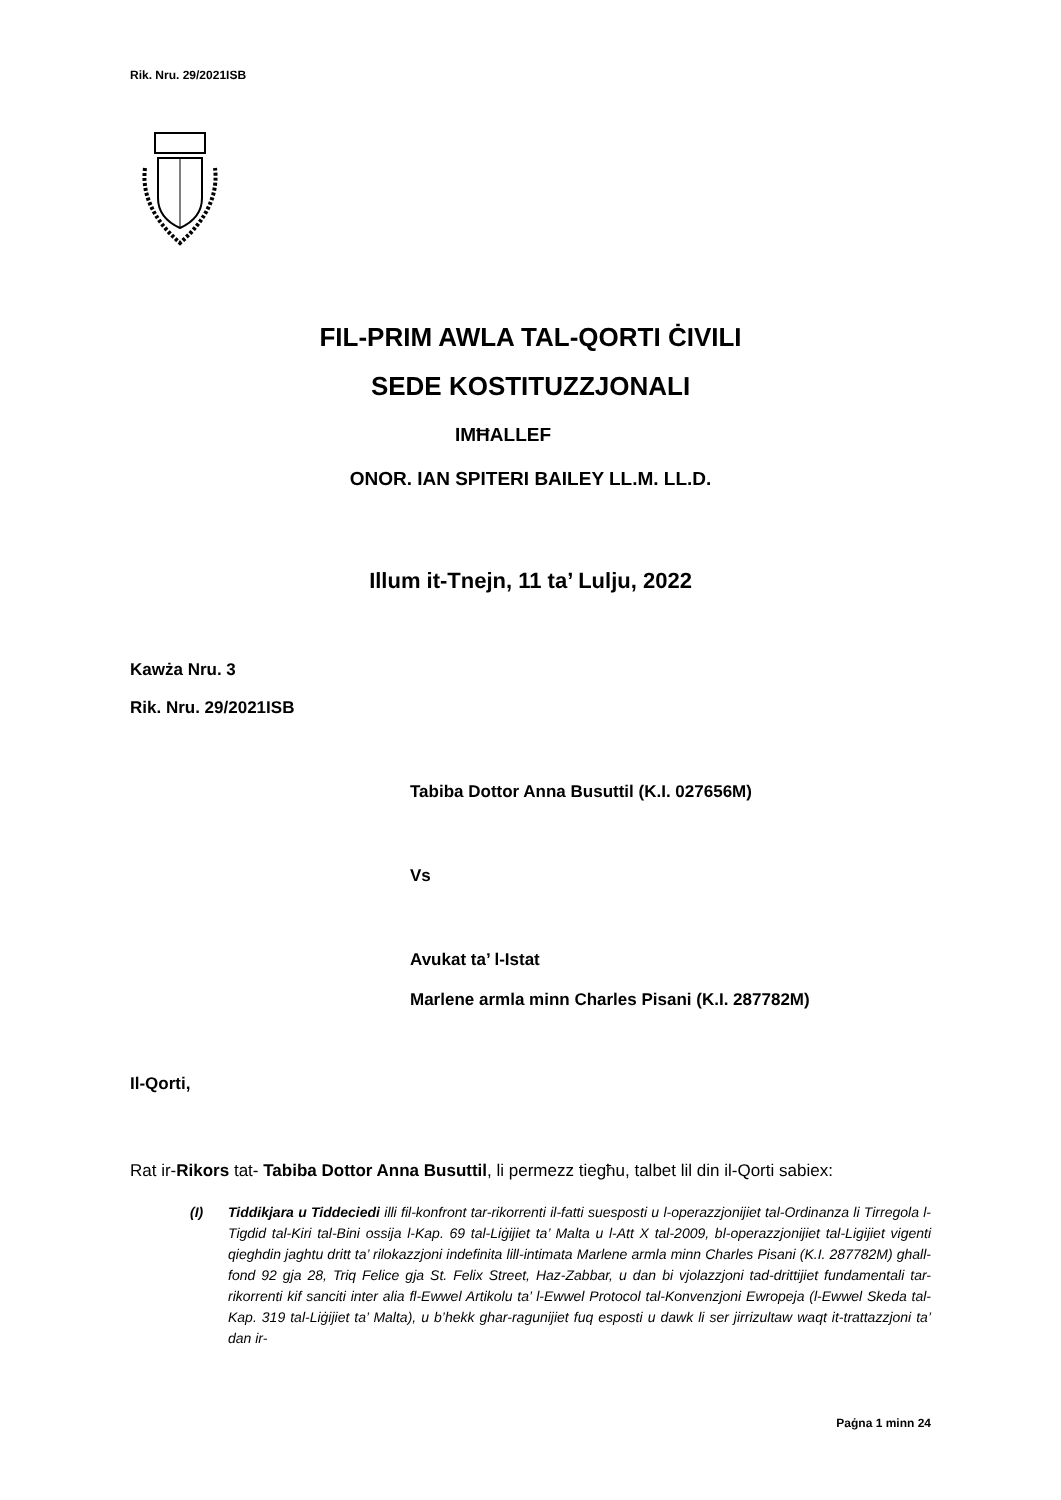Rik. Nru. 29/2021ISB
FIL-PRIM AWLA TAL-QORTI ĊIVILI
SEDE KOSTITUZZJONALI
IMĦALLEF
ONOR. IAN SPITERI BAILEY LL.M. LL.D.
Illum it-Tnejn, 11 ta’ Lulju, 2022
Kawża Nru. 3
Rik. Nru. 29/2021ISB
Tabiba Dottor Anna Busuttil (K.I. 027656M)
Vs
Avukat ta’ l-Istat
Marlene armla minn Charles Pisani (K.I. 287782M)
Il-Qorti,
Rat ir-Rikors tat- Tabiba Dottor Anna Busuttil, li permezz tiegħu, talbet lil din il-Qorti sabiex:
(I) Tiddikjara u Tiddeciedi illi fil-konfront tar-rikorrenti il-fatti suesposti u l-operazzjonijiet tal-Ordinanza li Tirregola l-Tigdid tal-Kiri tal-Bini ossija l-Kap. 69 tal-Liġijiet ta’ Malta u l-Att X tal-2009, bl-operazzjonijiet tal-Ligijiet vigenti qieghdin jaghtu dritt ta’ rilokazzjoni indefinita lill-intimata Marlene armla minn Charles Pisani (K.I. 287782M) ghall-fond 92 gja 28, Triq Felice gja St. Felix Street, Haz-Zabbar, u dan bi vjolazzjoni tad-drittijiet fundamentali tar-rikorrenti kif sanciti inter alia fl-Ewwel Artikolu ta’ l-Ewwel Protocol tal-Konvenzjoni Ewropeja (l-Ewwel Skeda tal-Kap. 319 tal-Liġijiet ta’ Malta), u b’hekk ghar-ragunijiet fuq esposti u dawk li ser jirrizultaw waqt it-trattazzjoni ta’ dan ir-
Paġna 1 minn 24